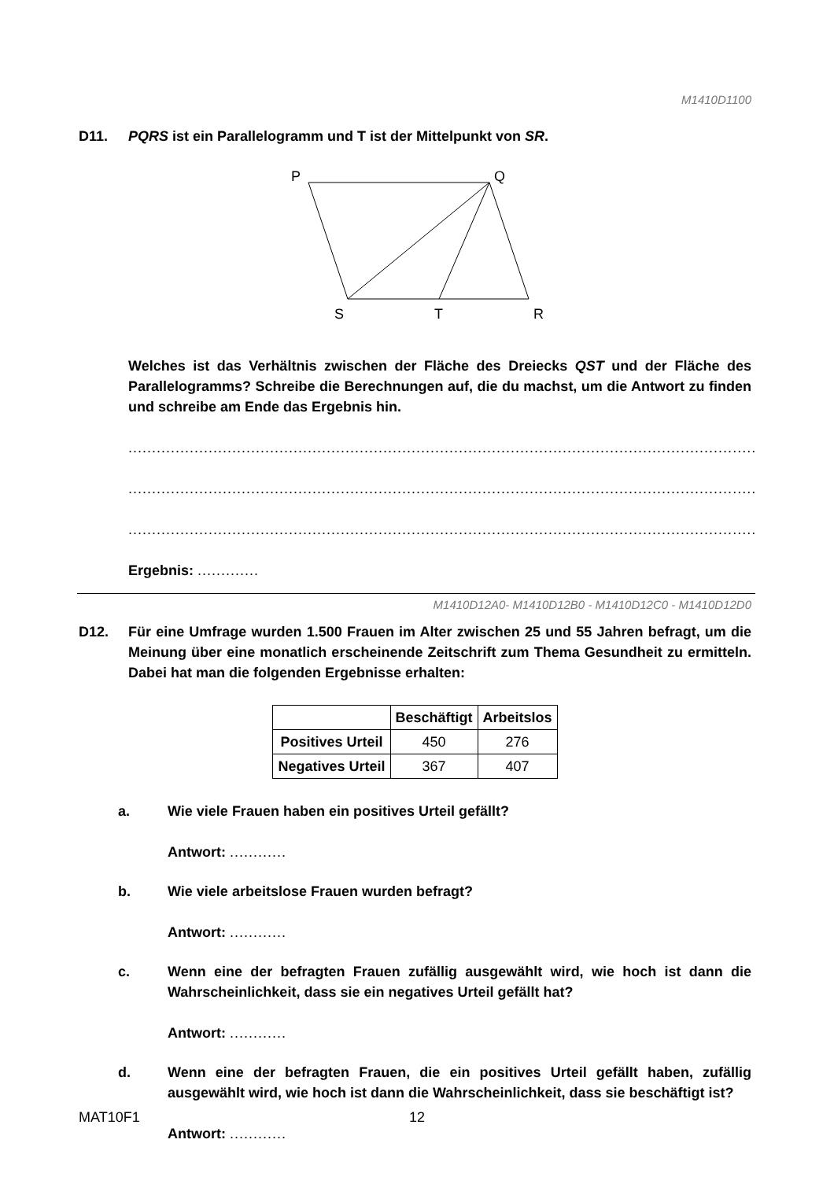M1410D1100
D11. PQRS ist ein Parallelogramm und T ist der Mittelpunkt von SR.
P
Q
S
T
R
Welches ist das Verhältnis zwischen der Fläche des Dreiecks QST und der Fläche des Parallelogramms? Schreibe die Berechnungen auf, die du machst, um die Antwort zu finden und schreibe am Ende das Ergebnis hin.
.....................................................................................................................................
.....................................................................................................................................
.....................................................................................................................................
Ergebnis: .............
M1410D12A0- M1410D12B0 - M1410D12C0 - M1410D12D0
D12. Für eine Umfrage wurden 1.500 Frauen im Alter zwischen 25 und 55 Jahren befragt, um die Meinung über eine monatlich erscheinende Zeitschrift zum Thema Gesundheit zu ermitteln. Dabei hat man die folgenden Ergebnisse erhalten:
| | Beschäftigt | Arbeitslos |
| --- | --- | --- |
| Positives Urteil | 450 | 276 |
| Negatives Urteil | 367 | 407 |
a. Wie viele Frauen haben ein positives Urteil gefällt?
Antwort: ............
b. Wie viele arbeitslose Frauen wurden befragt?
Antwort: ............
c. Wenn eine der befragten Frauen zufällig ausgewählt wird, wie hoch ist dann die Wahrscheinlichkeit, dass sie ein negatives Urteil gefällt hat?
Antwort: ............
d. Wenn eine der befragten Frauen, die ein positives Urteil gefällt haben, zufällig ausgewählt wird, wie hoch ist dann die Wahrscheinlichkeit, dass sie beschäftigt ist?
Antwort: ............
MAT10F1 12